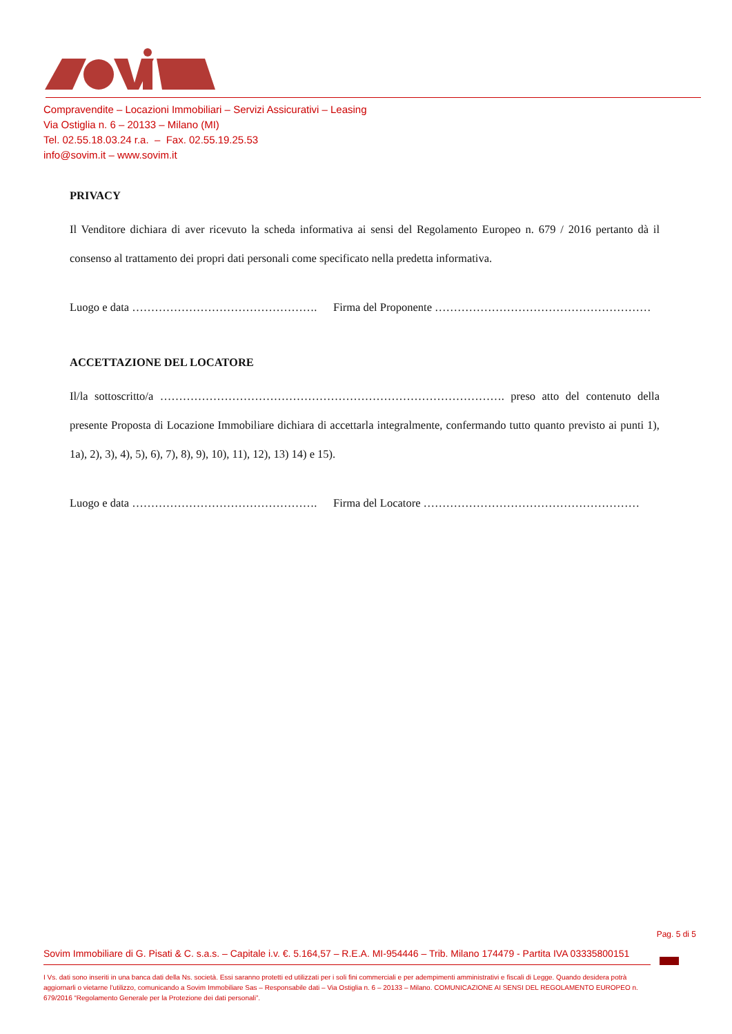Compravendite – Locazioni Immobiliari – Servizi Assicurativi – Leasing
Via Ostiglia n. 6 – 20133 – Milano (MI)
Tel. 02.55.18.03.24 r.a. – Fax. 02.55.19.25.53
info@sovim.it – www.sovim.it
PRIVACY
Il Venditore dichiara di aver ricevuto la scheda informativa ai sensi del Regolamento Europeo n. 679 / 2016 pertanto dà il consenso al trattamento dei propri dati personali come specificato nella predetta informativa.
Luogo e data …………………………………………. Firma del Proponente …………………………………………………
ACCETTAZIONE DEL LOCATORE
Il/la sottoscritto/a ………………………………………………………………………………. preso atto del contenuto della presente Proposta di Locazione Immobiliare dichiara di accettarla integralmente, confermando tutto quanto previsto ai punti 1), 1a), 2), 3), 4), 5), 6), 7), 8), 9), 10), 11), 12), 13) 14) e 15).
Luogo e data …………………………………………. Firma del Locatore …………………………………………………
Pag. 5 di 5
Sovim Immobiliare di G. Pisati & C. s.a.s. – Capitale i.v. €. 5.164,57 – R.E.A. MI-954446 – Trib. Milano 174479 - Partita IVA 03335800151
I Vs. dati sono inseriti in una banca dati della Ns. società. Essi saranno protetti ed utilizzati per i soli fini commerciali e per adempimenti amministrativi e fiscali di Legge. Quando desidera potrà aggiornarli o vietarne l’utilizzo, comunicando a Sovim Immobiliare Sas – Responsabile dati – Via Ostiglia n. 6 – 20133 – Milano. COMUNICAZIONE AI SENSI DEL REGOLAMENTO EUROPEO n. 679/2016 “Regolamento Generale per la Protezione dei dati personali”.